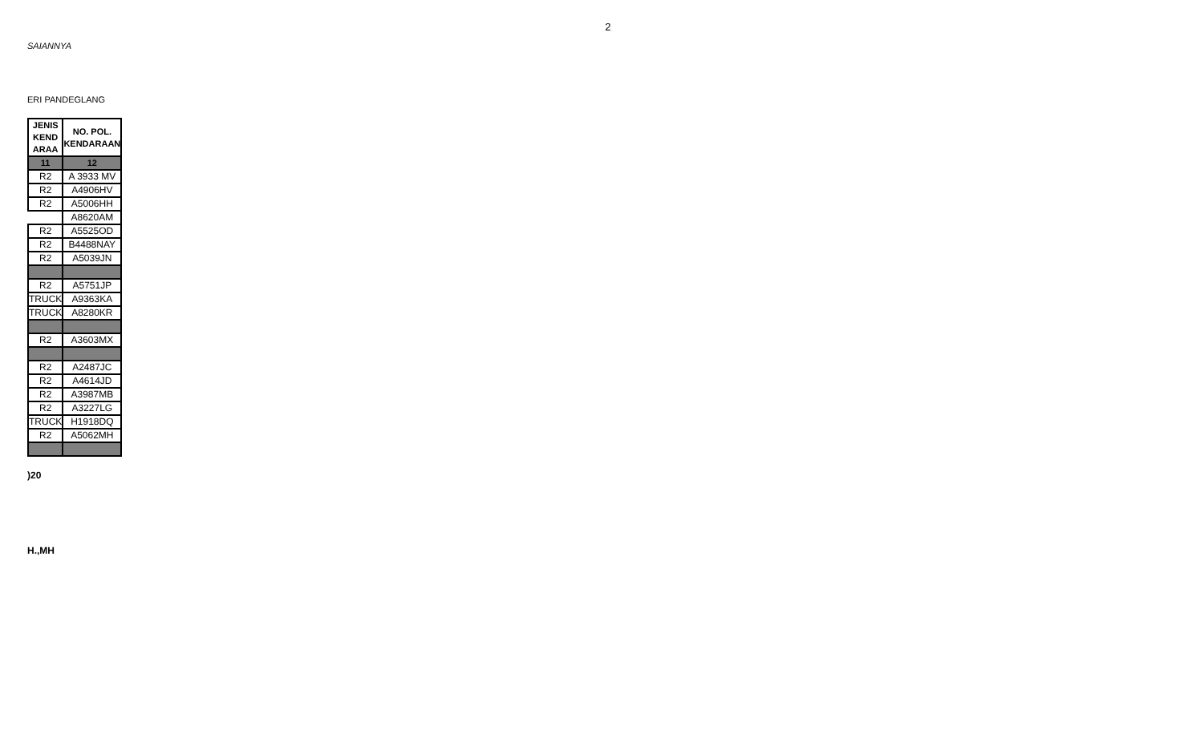2
SAIANNYA
ERI PANDEGLANG
| JENIS KEND ARAA | NO. POL. KENDARAAN |
| --- | --- |
| 11 | 12 |
| R2 | A 3933 MV |
| R2 | A4906HV |
| R2 | A5006HH |
| | A8620AM |
| R2 | A5525OD |
| R2 | B4488NAY |
| R2 | A5039JN |
| R2 | A5751JP |
| TRUCK | A9363KA |
| TRUCK | A8280KR |
| R2 | A3603MX |
| R2 | A2487JC |
| R2 | A4614JD |
| R2 | A3987MB |
| R2 | A3227LG |
| TRUCK | H1918DQ |
| R2 | A5062MH |
)20
H.,MH